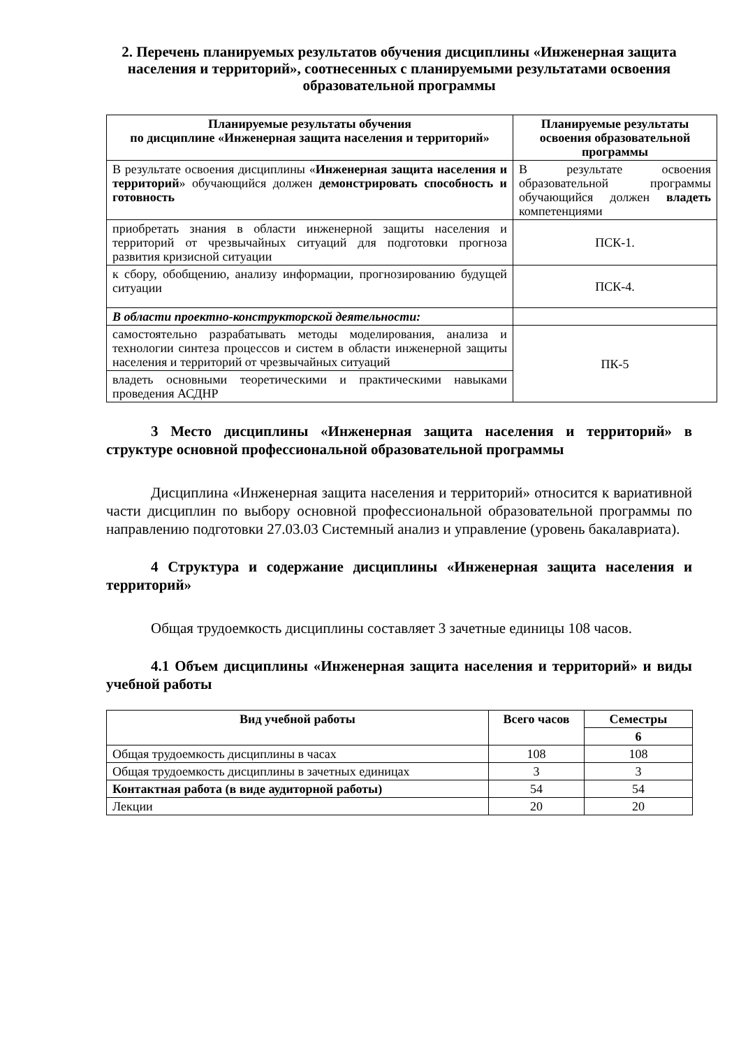2. Перечень планируемых результатов обучения дисциплины «Инженерная защита населения и территорий», соотнесенных с планируемыми результатами освоения
образовательной программы
| Планируемые результаты обучения по дисциплине «Инженерная защита населения и территорий» | Планируемые результаты освоения образовательной программы |
| --- | --- |
| В результате освоения дисциплины « Инженерная защита населения и территорий » обучающийся должен демонстрировать способность и готовность | В результате освоения образовательной программы обучающийся должен владеть компетенциями |
| приобретать знания в области инженерной защиты населения и территорий от чрезвычайных ситуаций для подготовки прогноза развития кризисной ситуации | ПСК-1. |
| к сбору, обобщению, анализу информации, прогнозированию будущей ситуации | ПСК-4. |
| В области проектно-конструкторской деятельности: | |
| самостоятельно разрабатывать методы моделирования, анализа и технологии синтеза процессов и систем в области инженерной защиты населения и территорий от чрезвычайных ситуаций | ПК-5 |
| владеть основными теоретическими и практическими навыками проведения АСДНР | |
3 Место дисциплины «Инженерная защита населения и территорий» в структуре основной профессиональной образовательной программы
Дисциплина «Инженерная защита населения и территорий» относится к вариативной части дисциплин по выбору основной профессиональной образовательной программы по направлению подготовки 27.03.03 Системный анализ и управление (уровень бакалавриата).
4 Структура и содержание дисциплины «Инженерная защита населения и территорий»
Общая трудоемкость дисциплины составляет 3 зачетные единицы 108 часов.
4.1 Объем дисциплины «Инженерная защита населения и территорий» и виды учебной работы
| Вид учебной работы | Всего часов | Семестры |
| --- | --- | --- |
| | | 6 |
| Общая трудоемкость дисциплины в часах | 108 | 108 |
| Общая трудоемкость дисциплины в зачетных единицах | 3 | 3 |
| Контактная работа (в виде аудиторной работы) | 54 | 54 |
| Лекции | 20 | 20 |